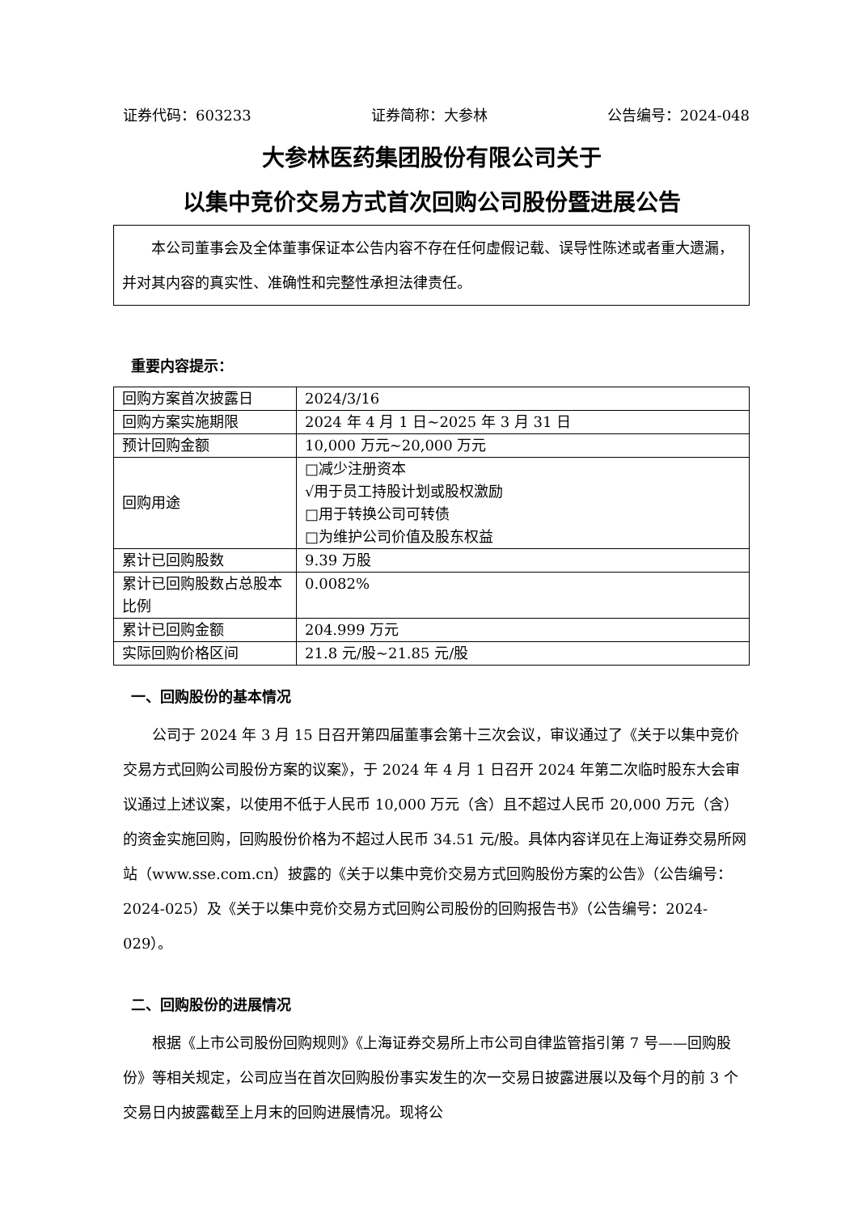证券代码：603233 证券简称：大参林 公告编号：2024-048
大参林医药集团股份有限公司关于
以集中竞价交易方式首次回购公司股份暨进展公告
  本公司董事会及全体董事保证本公告内容不存在任何虚假记载、误导性陈述或者重大遗漏，并对其内容的真实性、准确性和完整性承担法律责任。
重要内容提示：
| 回购方案首次披露日 | 2024/3/16 |
| 回购方案实施期限 | 2024 年 4 月 1 日~2025 年 3 月 31 日 |
| 预计回购金额 | 10,000 万元~20,000 万元 |
| 回购用途 | □减少注册资本 √用于员工持股计划或股权激励 □用于转换公司可转债 □为维护公司价值及股东权益 |
| 累计已回购股数 | 9.39 万股 |
| 累计已回购股数占总股本比例 | 0.0082% |
| 累计已回购金额 | 204.999 万元 |
| 实际回购价格区间 | 21.8 元/股~21.85 元/股 |
一、回购股份的基本情况
公司于 2024 年 3 月 15 日召开第四届董事会第十三次会议，审议通过了《关于以集中竞价交易方式回购公司股份方案的议案》，于 2024 年 4 月 1 日召开 2024 年第二次临时股东大会审议通过上述议案，以使用不低于人民币 10,000 万元（含）且不超过人民币 20,000 万元（含）的资金实施回购，回购股份价格为不超过人民币 34.51 元/股。具体内容详见在上海证券交易所网站（www.sse.com.cn）披露的《关于以集中竞价交易方式回购股份方案的公告》（公告编号：2024-025）及《关于以集中竞价交易方式回购公司股份的回购报告书》（公告编号：2024-029）。
二、回购股份的进展情况
根据《上市公司股份回购规则》《上海证券交易所上市公司自律监管指引第 7 号——回购股份》等相关规定，公司应当在首次回购股份事实发生的次一交易日披露进展以及每个月的前 3 个交易日内披露截至上月末的回购进展情况。现将公